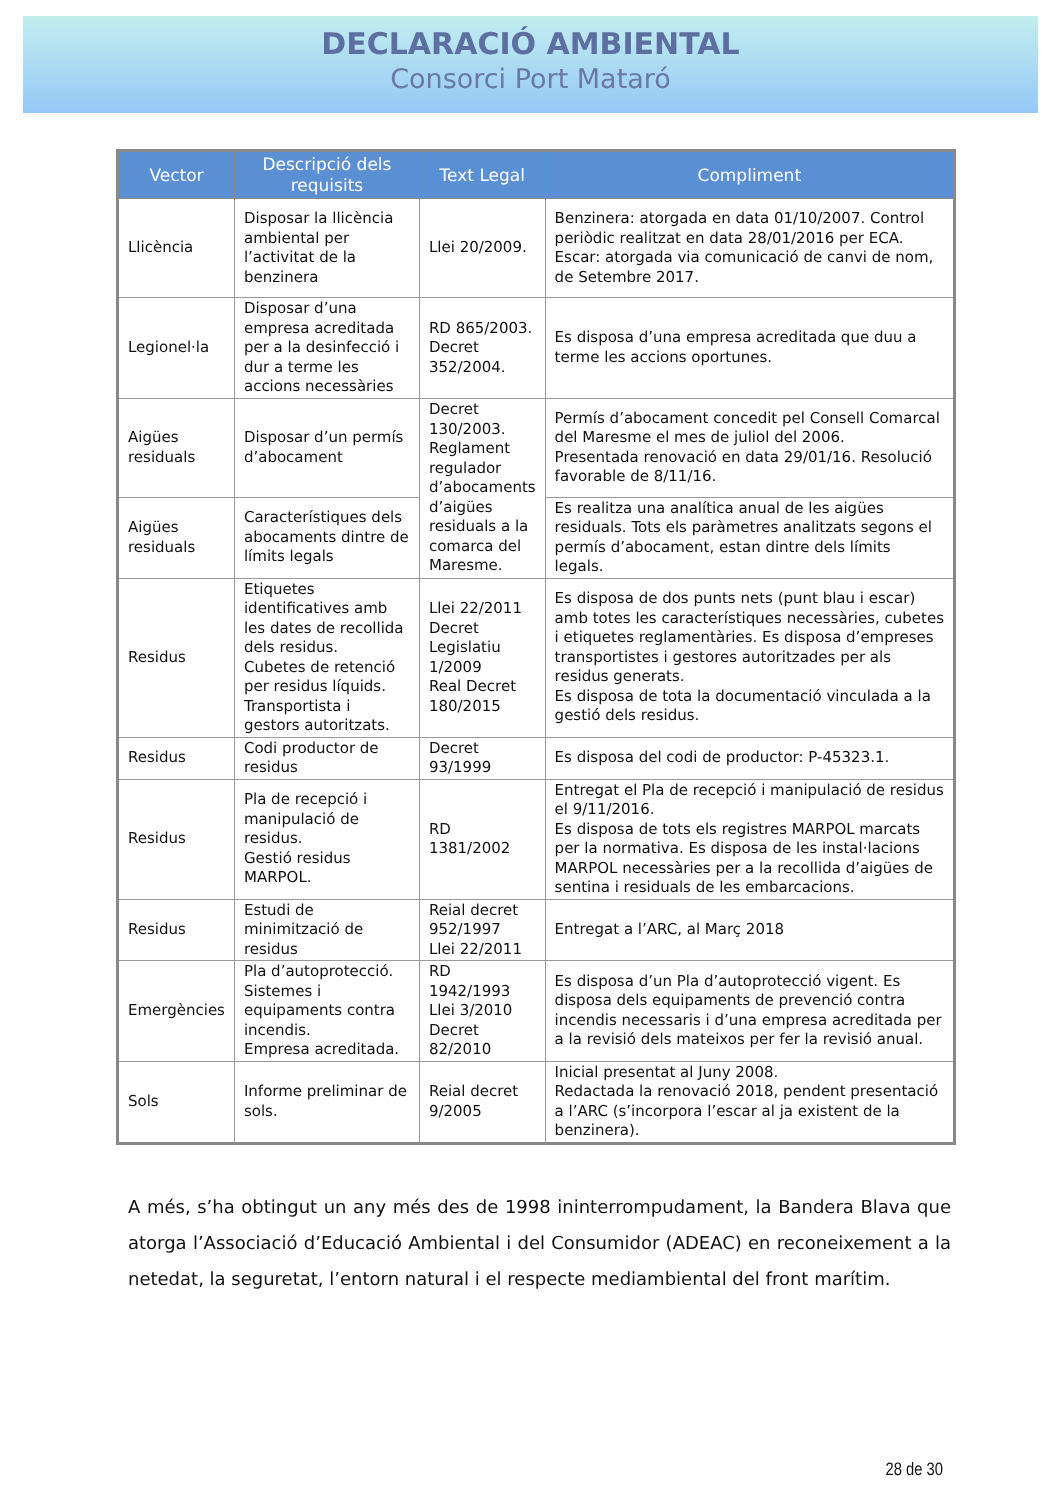DECLARACIÓ AMBIENTAL
Consorci Port Mataró
| Vector | Descripció dels requisits | Text Legal | Compliment |
| --- | --- | --- | --- |
| Llicència | Disposar la llicència ambiental per l’activitat de la benzinera | Llei 20/2009. | Benzinera: atorgada en data 01/10/2007. Control periòdic realitzat en data 28/01/2016 per ECA. Escar: atorgada via comunicació de canvi de nom, de Setembre 2017. |
| Legionel·la | Disposar d’una empresa acreditada per a la desinfecció i dur a terme les accions necessàries | RD 865/2003. Decret 352/2004. | Es disposa d’una empresa acreditada que duu a terme les accions oportunes. |
| Aigües residuals | Disposar d’un permís d’abocament | Decret 130/2003. Reglament regulador d’abocaments d’aigües residuals a la comarca del Maresme. | Permís d’abocament concedit pel Consell Comarcal del Maresme el mes de juliol del 2006. Presentada renovació en data 29/01/16. Resolució favorable de 8/11/16. |
| Aigües residuals | Característiques dels abocaments dintre de límits legals | | Es realitza una analítica anual de les aigües residuals. Tots els paràmetres analitzats segons el permís d’abocament, estan dintre dels límits legals. |
| Residus | Etiquetes identificatives amb les dates de recollida dels residus. Cubetes de retenció per residus líquids. Transportista i gestors autoritzats. | Llei 22/2011 Decret Legislatiu 1/2009 Real Decret 180/2015 | Es disposa de dos punts nets (punt blau i escar) amb totes les característiques necessàries, cubetes i etiquetes reglamentàries. Es disposa d’empreses transportistes i gestores autoritzades per als residus generats. Es disposa de tota la documentació vinculada a la gestió dels residus. |
| Residus | Codi productor de residus | Decret 93/1999 | Es disposa del codi de productor: P-45323.1. |
| Residus | Pla de recepció i manipulació de residus. Gestió residus MARPOL. | RD 1381/2002 | Entregat el Pla de recepció i manipulació de residus el 9/11/2016. Es disposa de tots els registres MARPOL marcats per la normativa. Es disposa de les instal·lacions MARPOL necessàries per a la recollida d’aigües de sentina i residuals de les embarcacions. |
| Residus | Estudi de minimització de residus | Reial decret 952/1997 Llei 22/2011 | Entregat a l’ARC, al Març 2018 |
| Emergències | Pla d’autoprotecció. Sistemes i equipaments contra incendis. Empresa acreditada. | RD 1942/1993 Llei 3/2010 Decret 82/2010 | Es disposa d’un Pla d’autoprotecció vigent. Es disposa dels equipaments de prevenció contra incendis necessaris i d’una empresa acreditada per a la revisió dels mateixos per fer la revisió anual. |
| Sols | Informe preliminar de sols. | Reial decret 9/2005 | Inicial presentat al Juny 2008. Redactada la renovació 2018, pendent presentació a l’ARC (s’incorpora l’escar al ja existent de la benzinera). |
A més, s’ha obtingut un any més des de 1998 ininterrompudament, la Bandera Blava que atorga l’Associació d’Educació Ambiental i del Consumidor (ADEAC) en reconeixement a la netedat, la seguretat, l’entorn natural i el respecte mediambiental del front marítim.
28 de 30